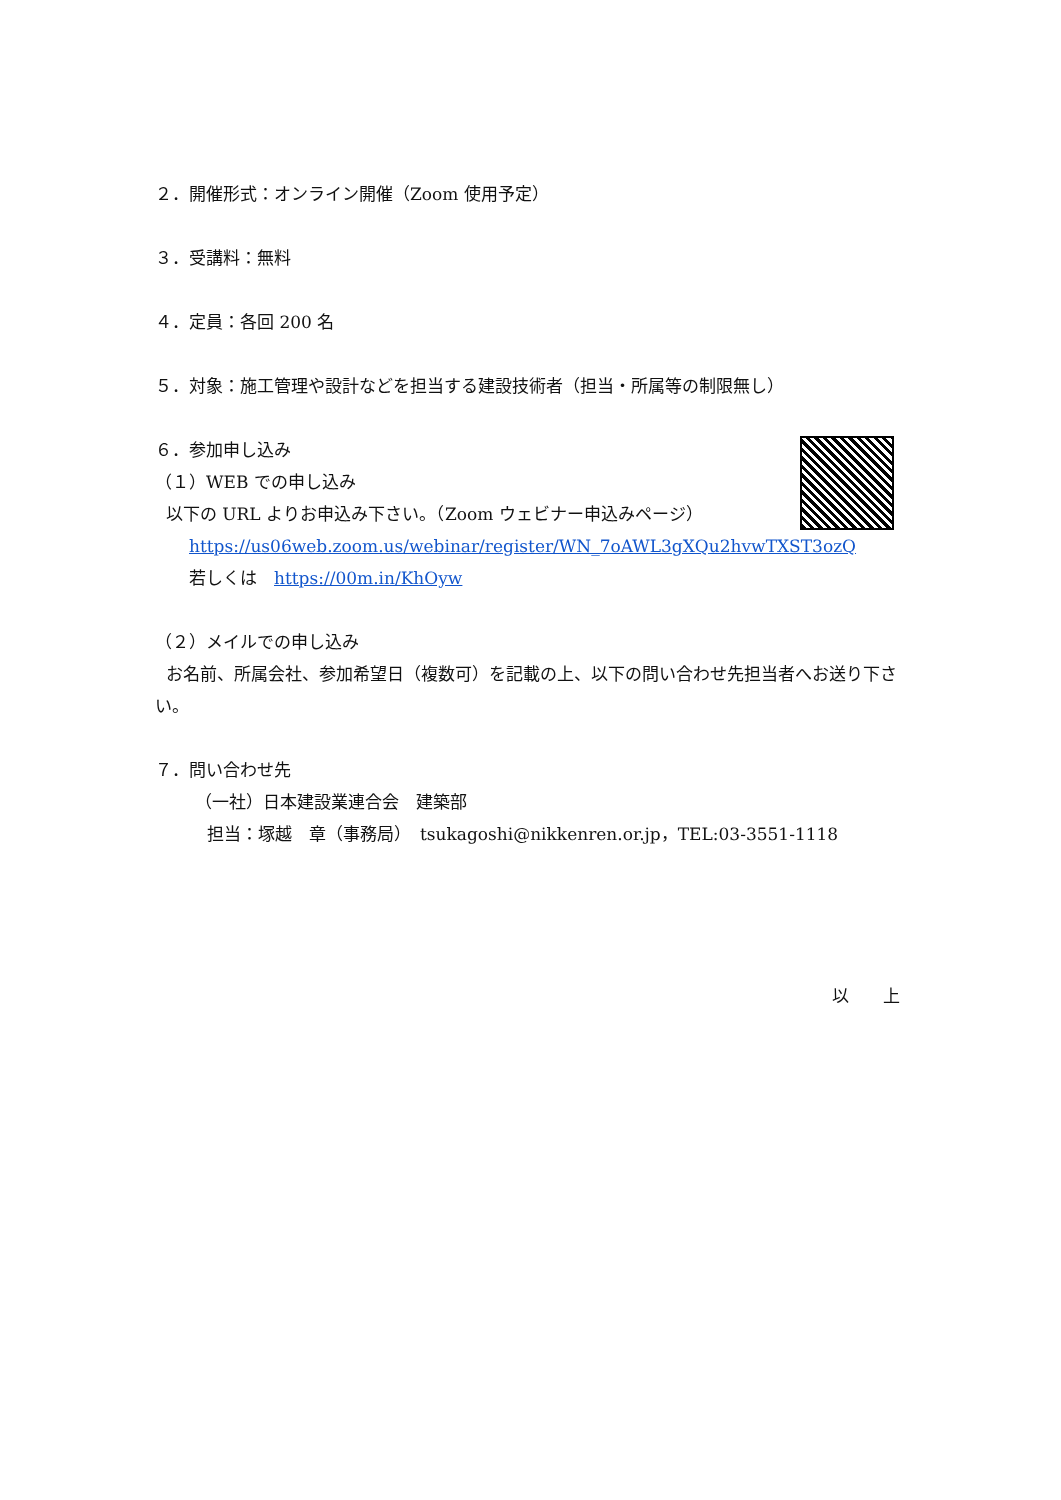２．開催形式：オンライン開催（Zoom 使用予定）
３．受講料：無料
４．定員：各回 200 名
５．対象：施工管理や設計などを担当する建設技術者（担当・所属等の制限無し）
６．参加申し込み
（１）WEB での申し込み
以下の URL よりお申込み下さい。（Zoom ウェビナー申込みページ）
https://us06web.zoom.us/webinar/register/WN_7oAWL3gXQu2hvwTXST3ozQ
若しくは　https://00m.in/KhOyw
（２）メイルでの申し込み
お名前、所属会社、参加希望日（複数可）を記載の上、以下の問い合わせ先担当者へお送り下さい。
７．問い合わせ先
（一社）日本建設業連合会　建築部
担当：塚越　章（事務局）　tsukagoshi@nikkenren.or.jp，TEL:03-3551-1118
以　　上